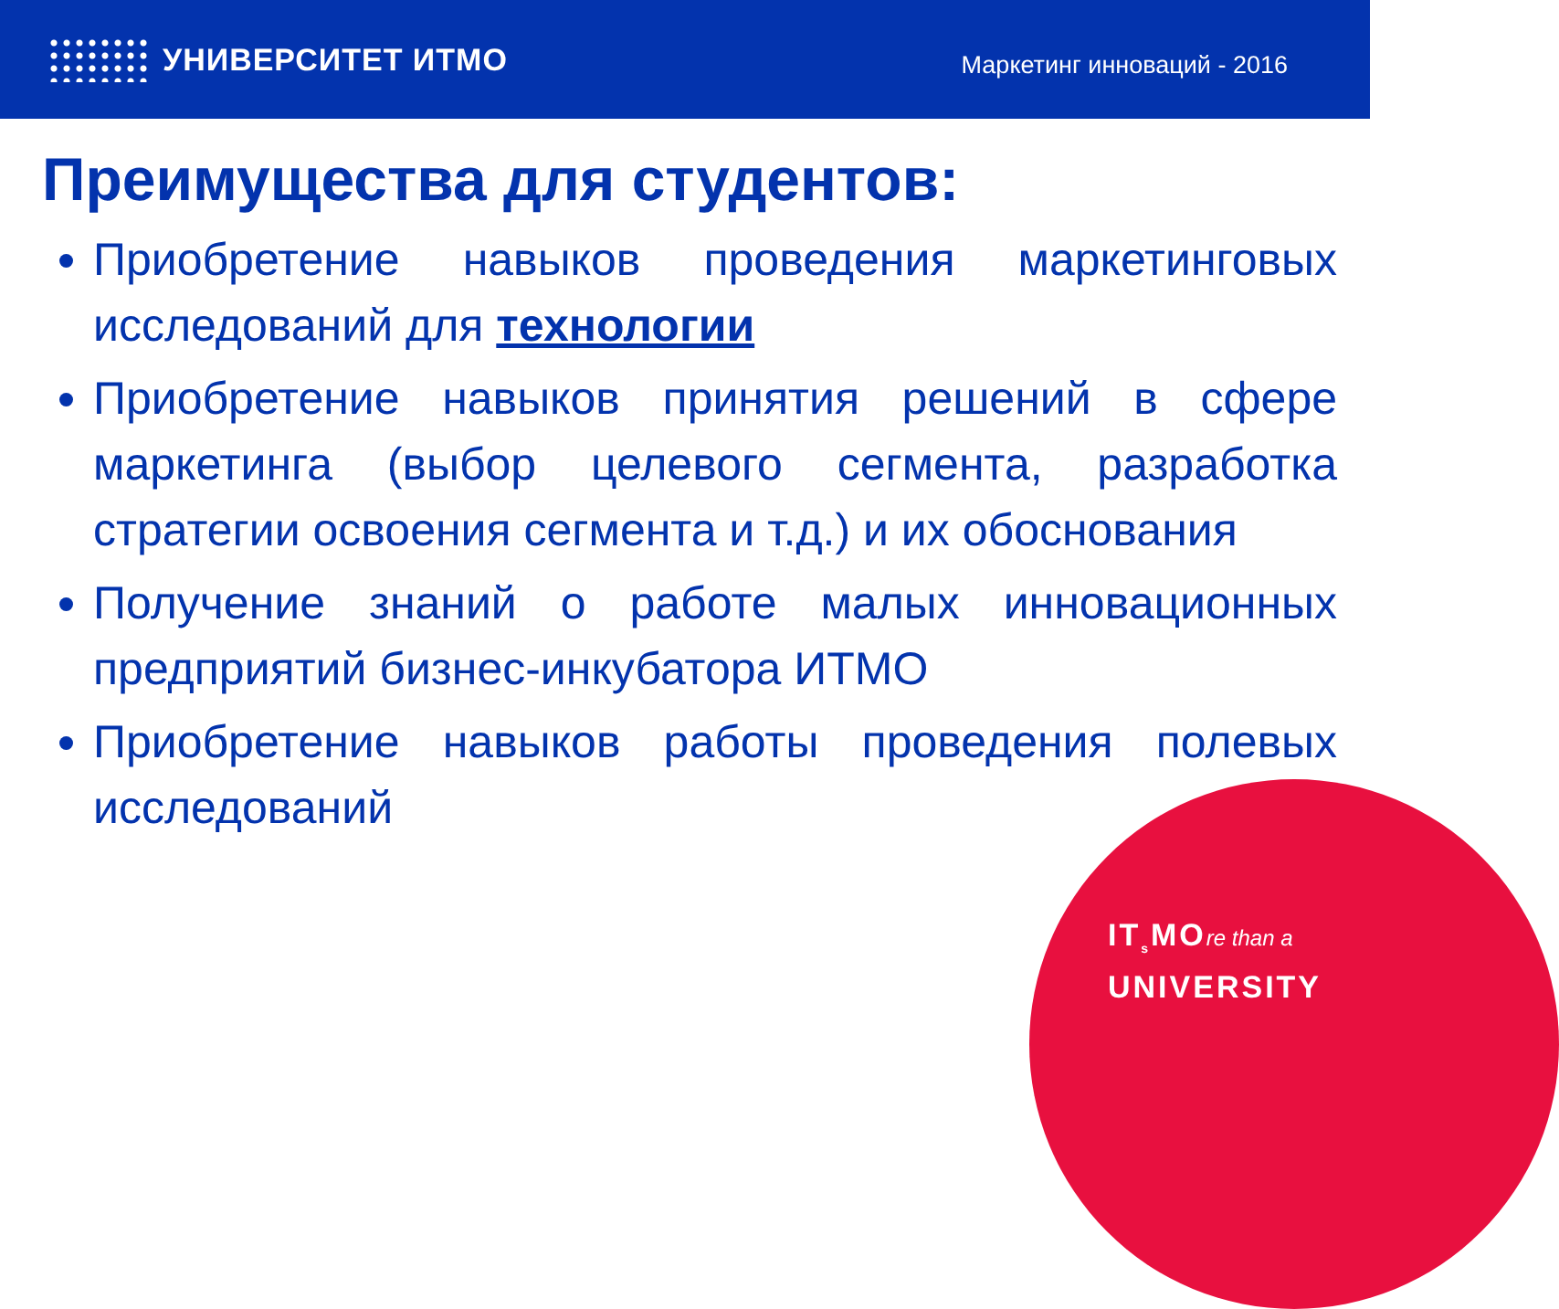УНИВЕРСИТЕТ ИТМО
Маркетинг инноваций - 2016
Преимущества для студентов:
Приобретение навыков проведения маркетинговых исследований для технологии
Приобретение навыков принятия решений в сфере маркетинга (выбор целевого сегмента, разработка стратегии освоения сегмента и т.д.) и их обоснования
Получение знаний о работе малых инновационных предприятий бизнес-инкубатора ИТМО
Приобретение навыков работы проведения полевых исследований
IT<sub>s</sub>MOre than a
UNIVERSITY